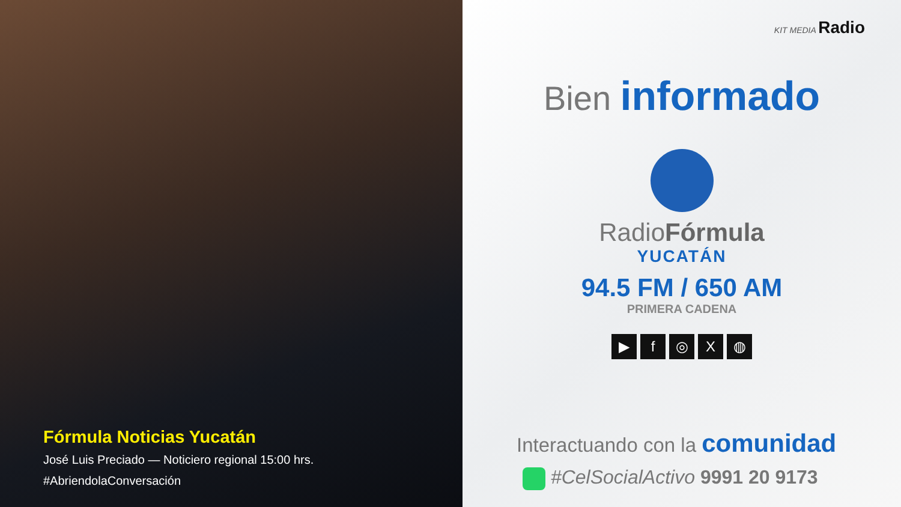Fórmula Noticias Yucatán
José Luis Preciado — Noticiero regional 15:00 hrs.
#AbriendolaConversación
KIT MEDIA Radio
Bien informado
RadioFórmula
YUCATÁN
94.5 FM / 650 AM
PRIMERA CADENA
▶ f ◎ X ◍
Interactuando con la comunidad
#CelSocialActivo 9991 20 9173